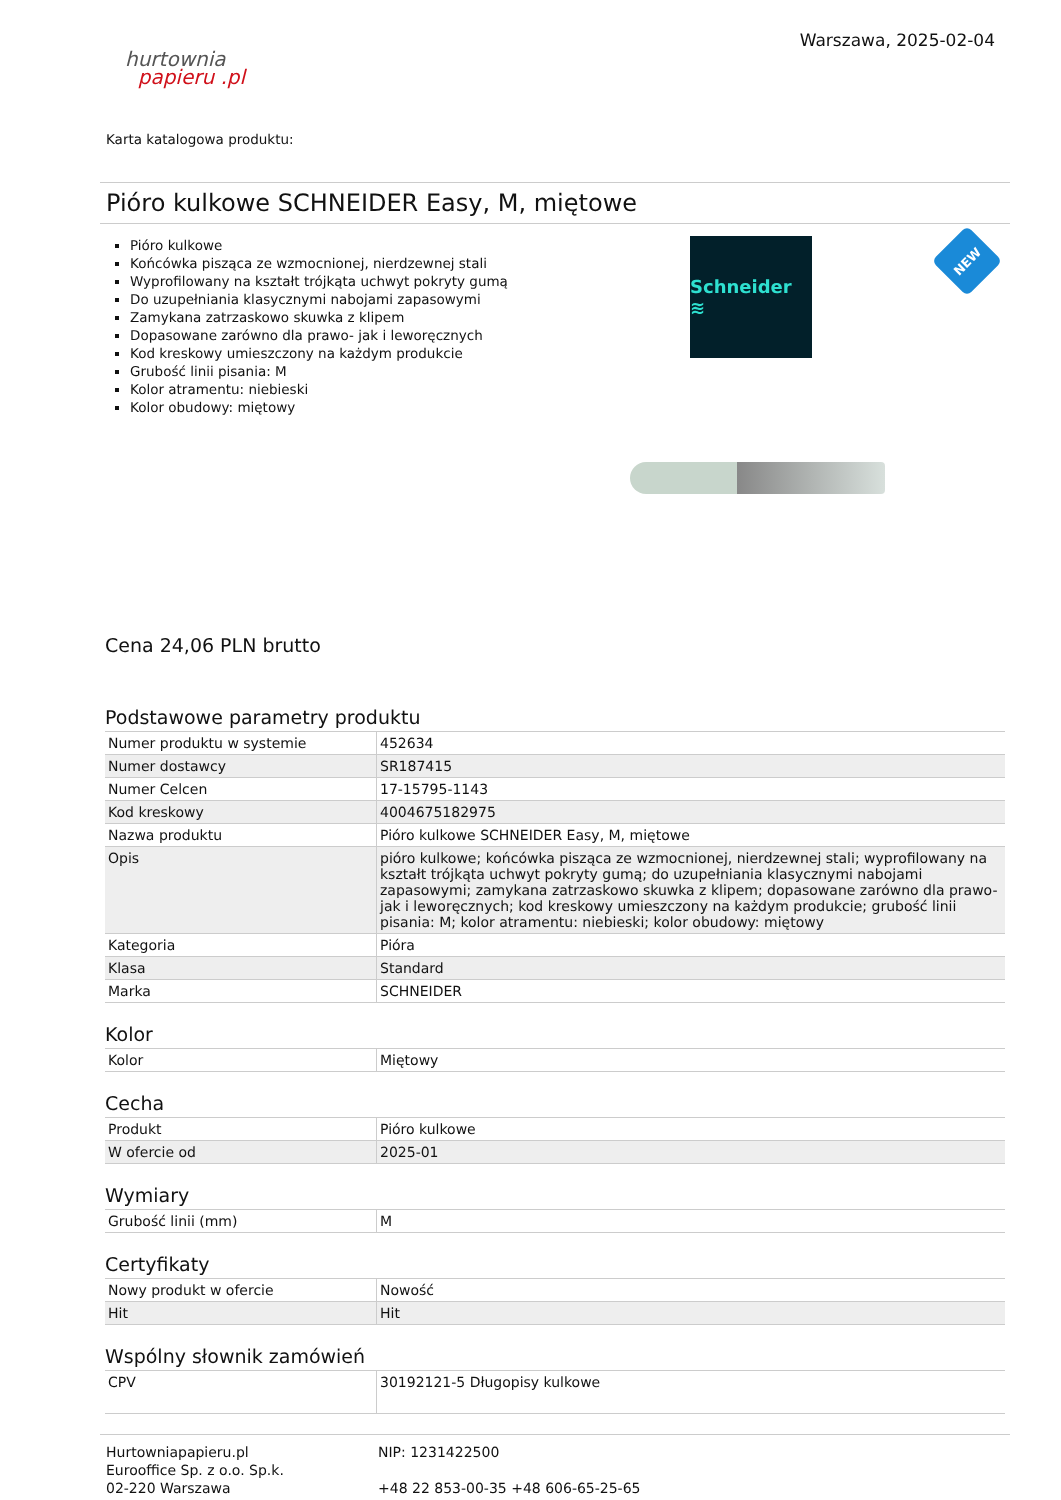hurtownia
papieru .pl
Warszawa, 2025-02-04
Karta katalogowa produktu:
Pióro kulkowe SCHNEIDER Easy, M, miętowe
Pióro kulkowe
Końcówka pisząca ze wzmocnionej, nierdzewnej stali
Wyprofilowany na kształt trójkąta uchwyt pokryty gumą
Do uzupełniania klasycznymi nabojami zapasowymi
Zamykana zatrzaskowo skuwka z klipem
Dopasowane zarówno dla prawo- jak i leworęcznych
Kod kreskowy umieszczony na każdym produkcie
Grubość linii pisania: M
Kolor atramentu: niebieski
Kolor obudowy: miętowy
Schneider ≋
NEW
Cena 24,06 PLN brutto
Podstawowe parametry produktu
| Numer produktu w systemie | 452634 |
| Numer dostawcy | SR187415 |
| Numer Celcen | 17-15795-1143 |
| Kod kreskowy | 4004675182975 |
| Nazwa produktu | Pióro kulkowe SCHNEIDER Easy, M, miętowe |
| Opis | pióro kulkowe; końcówka pisząca ze wzmocnionej, nierdzewnej stali; wyprofilowany na kształt trójkąta uchwyt pokryty gumą; do uzupełniania klasycznymi nabojami zapasowymi; zamykana zatrzaskowo skuwka z klipem; dopasowane zarówno dla prawo- jak i leworęcznych; kod kreskowy umieszczony na każdym produkcie; grubość linii pisania: M; kolor atramentu: niebieski; kolor obudowy: miętowy |
| Kategoria | Pióra |
| Klasa | Standard |
| Marka | SCHNEIDER |
Kolor
| Kolor | Miętowy |
Cecha
| Produkt | Pióro kulkowe |
| W ofercie od | 2025-01 |
Wymiary
| Grubość linii (mm) | M |
Certyfikaty
| Nowy produkt w ofercie | Nowość |
| Hit | Hit |
Wspólny słownik zamówień
| CPV | 30192121-5 Długopisy kulkowe |
Hurtowniapapieru.pl
Eurooffice Sp. z o.o. Sp.k.
02-220 Warszawa
NIP: 1231422500
+48 22 853-00-35 +48 606-65-25-65